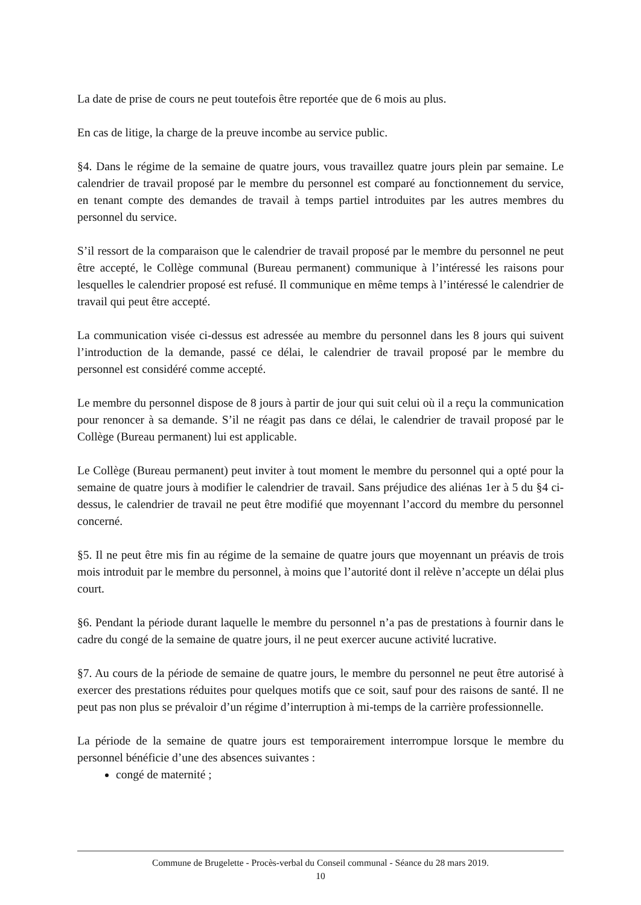La date de prise de cours ne peut toutefois être reportée que de 6 mois au plus.
En cas de litige, la charge de la preuve incombe au service public.
§4. Dans le régime de la semaine de quatre jours, vous travaillez quatre jours plein par semaine. Le calendrier de travail proposé par le membre du personnel est comparé au fonctionnement du service, en tenant compte des demandes de travail à temps partiel introduites par les autres membres du personnel du service.
S’il ressort de la comparaison que le calendrier de travail proposé par le membre du personnel ne peut être accepté, le Collège communal (Bureau permanent) communique à l’intéressé les raisons pour lesquelles le calendrier proposé est refusé. Il communique en même temps à l’intéressé le calendrier de travail qui peut être accepté.
La communication visée ci-dessus est adressée au membre du personnel dans les 8 jours qui suivent l’introduction de la demande, passé ce délai, le calendrier de travail proposé par le membre du personnel est considéré comme accepté.
Le membre du personnel dispose de 8 jours à partir de jour qui suit celui où il a reçu la communication pour renoncer à sa demande. S’il ne réagit pas dans ce délai, le calendrier de travail proposé par le Collège (Bureau permanent) lui est applicable.
Le Collège (Bureau permanent) peut inviter à tout moment le membre du personnel qui a opté pour la semaine de quatre jours à modifier le calendrier de travail. Sans préjudice des aliénas 1er à 5 du §4 ci-dessus, le calendrier de travail ne peut être modifié que moyennant l’accord du membre du personnel concerné.
§5. Il ne peut être mis fin au régime de la semaine de quatre jours que moyennant un préavis de trois mois introduit par le membre du personnel, à moins que l’autorité dont il relève n’accepte un délai plus court.
§6. Pendant la période durant laquelle le membre du personnel n’a pas de prestations à fournir dans le cadre du congé de la semaine de quatre jours, il ne peut exercer aucune activité lucrative.
§7. Au cours de la période de semaine de quatre jours, le membre du personnel ne peut être autorisé à exercer des prestations réduites pour quelques motifs que ce soit, sauf pour des raisons de santé. Il ne peut pas non plus se prévaloir d’un régime d’interruption à mi-temps de la carrière professionnelle.
La période de la semaine de quatre jours est temporairement interrompue lorsque le membre du personnel bénéficie d’une des absences suivantes :
congé de maternité ;
Commune de Brugelette - Procès-verbal du Conseil communal - Séance du 28 mars 2019.
10